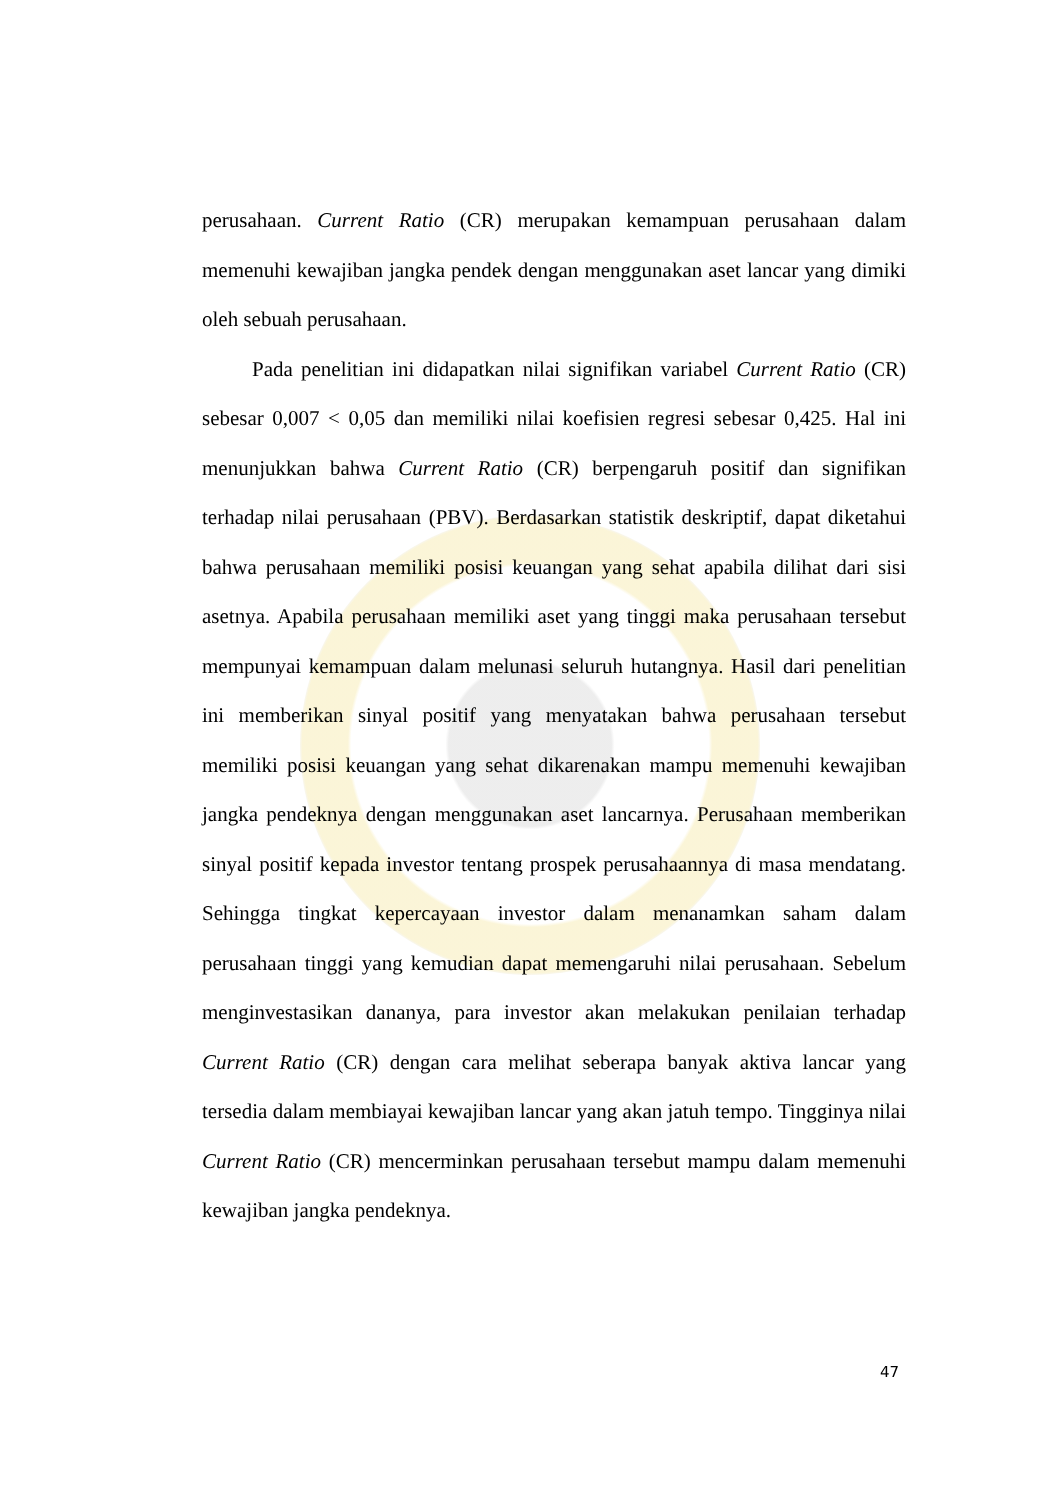perusahaan. Current Ratio (CR) merupakan kemampuan perusahaan dalam memenuhi kewajiban jangka pendek dengan menggunakan aset lancar yang dimiki oleh sebuah perusahaan.
Pada penelitian ini didapatkan nilai signifikan variabel Current Ratio (CR) sebesar 0,007 < 0,05 dan memiliki nilai koefisien regresi sebesar 0,425. Hal ini menunjukkan bahwa Current Ratio (CR) berpengaruh positif dan signifikan terhadap nilai perusahaan (PBV). Berdasarkan statistik deskriptif, dapat diketahui bahwa perusahaan memiliki posisi keuangan yang sehat apabila dilihat dari sisi asetnya. Apabila perusahaan memiliki aset yang tinggi maka perusahaan tersebut mempunyai kemampuan dalam melunasi seluruh hutangnya. Hasil dari penelitian ini memberikan sinyal positif yang menyatakan bahwa perusahaan tersebut memiliki posisi keuangan yang sehat dikarenakan mampu memenuhi kewajiban jangka pendeknya dengan menggunakan aset lancarnya. Perusahaan memberikan sinyal positif kepada investor tentang prospek perusahaannya di masa mendatang. Sehingga tingkat kepercayaan investor dalam menanamkan saham dalam perusahaan tinggi yang kemudian dapat memengaruhi nilai perusahaan. Sebelum menginvestasikan dananya, para investor akan melakukan penilaian terhadap Current Ratio (CR) dengan cara melihat seberapa banyak aktiva lancar yang tersedia dalam membiayai kewajiban lancar yang akan jatuh tempo. Tingginya nilai Current Ratio (CR) mencerminkan perusahaan tersebut mampu dalam memenuhi kewajiban jangka pendeknya.
47